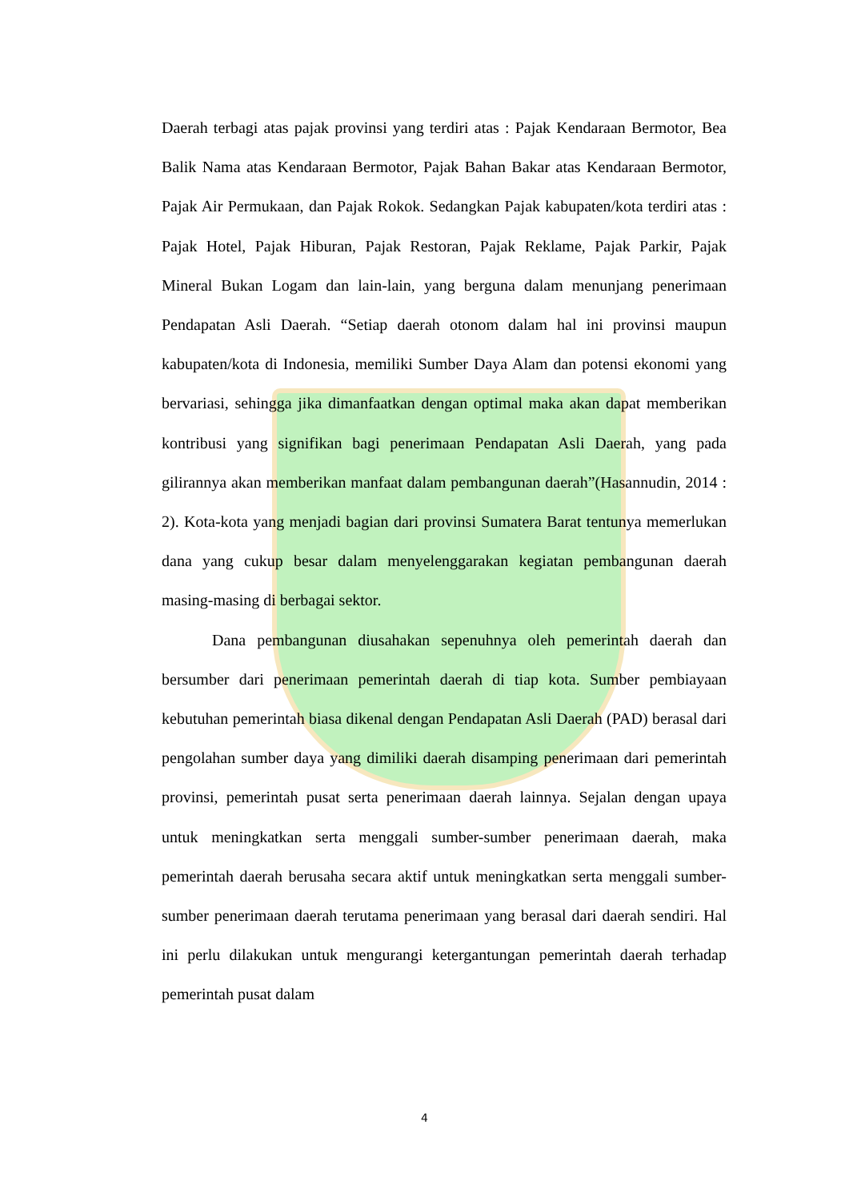Daerah terbagi atas pajak provinsi yang terdiri atas : Pajak Kendaraan Bermotor, Bea Balik Nama atas Kendaraan Bermotor, Pajak Bahan Bakar atas Kendaraan Bermotor, Pajak Air Permukaan, dan Pajak Rokok. Sedangkan Pajak kabupaten/kota terdiri atas : Pajak Hotel, Pajak Hiburan, Pajak Restoran, Pajak Reklame, Pajak Parkir, Pajak Mineral Bukan Logam dan lain-lain, yang berguna dalam menunjang penerimaan Pendapatan Asli Daerah. “Setiap daerah otonom dalam hal ini provinsi maupun kabupaten/kota di Indonesia, memiliki Sumber Daya Alam dan potensi ekonomi yang bervariasi, sehingga jika dimanfaatkan dengan optimal maka akan dapat memberikan kontribusi yang signifikan bagi penerimaan Pendapatan Asli Daerah, yang pada gilirannya akan memberikan manfaat dalam pembangunan daerah”(Hasannudin, 2014 : 2). Kota-kota yang menjadi bagian dari provinsi Sumatera Barat tentunya memerlukan dana yang cukup besar dalam menyelenggarakan kegiatan pembangunan daerah masing-masing di berbagai sektor.
Dana pembangunan diusahakan sepenuhnya oleh pemerintah daerah dan bersumber dari penerimaan pemerintah daerah di tiap kota. Sumber pembiayaan kebutuhan pemerintah biasa dikenal dengan Pendapatan Asli Daerah (PAD) berasal dari pengolahan sumber daya yang dimiliki daerah disamping penerimaan dari pemerintah provinsi, pemerintah pusat serta penerimaan daerah lainnya. Sejalan dengan upaya untuk meningkatkan serta menggali sumber-sumber penerimaan daerah, maka pemerintah daerah berusaha secara aktif untuk meningkatkan serta menggali sumber-sumber penerimaan daerah terutama penerimaan yang berasal dari daerah sendiri. Hal ini perlu dilakukan untuk mengurangi ketergantungan pemerintah daerah terhadap pemerintah pusat dalam
4